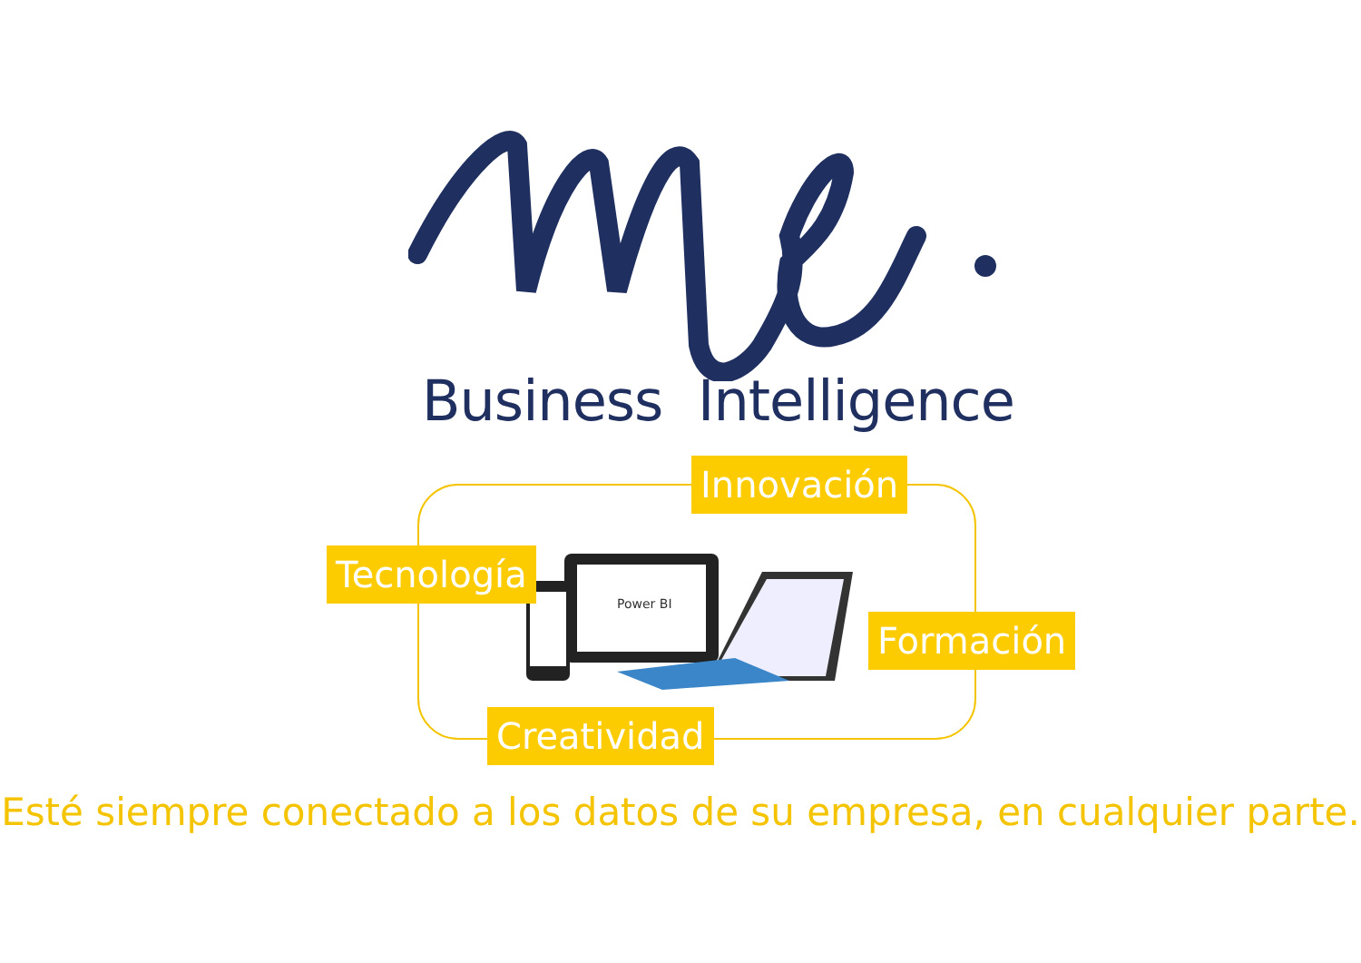Business Intelligence
Power BI
Innovación
Tecnología
Formación
Creatividad
Esté siempre conectado a los datos de su empresa, en cualquier parte.